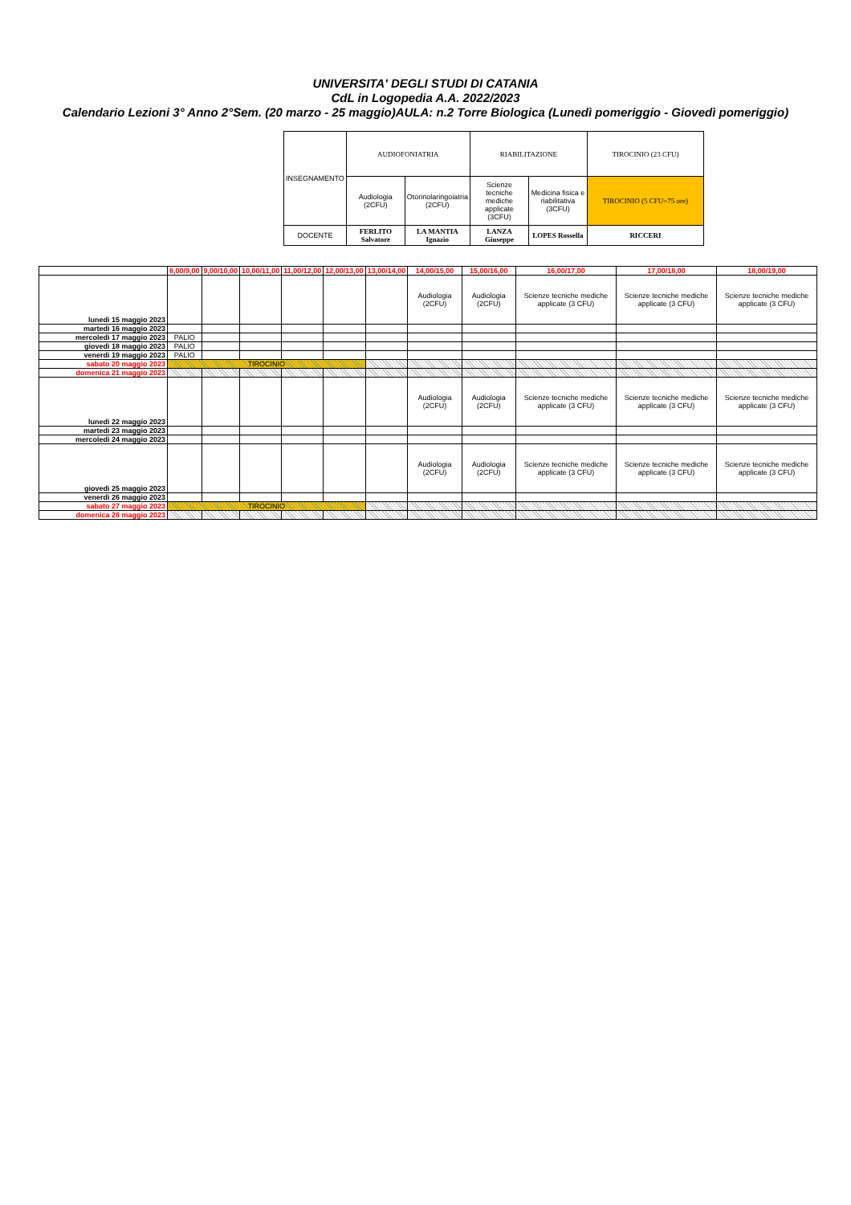UNIVERSITA' DEGLI STUDI DI CATANIA
CdL in Logopedia A.A. 2022/2023
Calendario Lezioni 3° Anno 2°Sem. (20 marzo - 25 maggio)AULA: n.2 Torre Biologica (Lunedì pomeriggio - Giovedì pomeriggio)
| INSEGNAMENTO | AUDIOFONIATRIA | | RIABILITAZIONE | | TIROCINIO (23 CFU) |
| | Audiologia (2CFU) | Otorinolaringoiatria (2CFU) | Scienze tecniche mediche applicate (3CFU) | Medicina fisica e riabilitativa (3CFU) | TIROCINIO (5 CFU=75 ore) |
| DOCENTE | FERLITO Salvatore | LA MANTIA Ignazio | LANZA Giuseppe | LOPES Rossella | RICCERI |
| | 8,00/9,00 | 9,00/10,00 | 10,00/11,00 | 11,00/12,00 | 12,00/13,00 | 13,00/14,00 | 14,00/15,00 | 15,00/16,00 | 16,00/17,00 | 17,00/18,00 | 18,00/19,00 |
| --- | --- | --- | --- | --- | --- | --- | --- | --- | --- | --- | --- |
| lunedì 15 maggio 2023 | | | | | | | Audiologia (2CFU) | Audiologia (2CFU) | Scienze tecniche mediche applicate (3 CFU) | Scienze tecniche mediche applicate (3 CFU) | Scienze tecniche mediche applicate (3 CFU) |
| martedì 16 maggio 2023 | | | | | | | | | | | |
| mercoledì 17 maggio 2023 | PALIO | | | | | | | | | | |
| giovedì 18 maggio 2023 | PALIO | | | | | | | | | | |
| venerdì 19 maggio 2023 | PALIO | | | | | | | | | | |
| sabato 20 maggio 2023 | TIROCINIO | | | | | | | | | | |
| domenica 21 maggio 2023 | | | | | | | | | | | |
| lunedì 22 maggio 2023 | | | | | | | Audiologia (2CFU) | Audiologia (2CFU) | Scienze tecniche mediche applicate (3 CFU) | Scienze tecniche mediche applicate (3 CFU) | Scienze tecniche mediche applicate (3 CFU) |
| martedì 23 maggio 2023 | | | | | | | | | | | |
| mercoledì 24 maggio 2023 | | | | | | | | | | | |
| giovedì 25 maggio 2023 | | | | | | | Audiologia (2CFU) | Audiologia (2CFU) | Scienze tecniche mediche applicate (3 CFU) | Scienze tecniche mediche applicate (3 CFU) | Scienze tecniche mediche applicate (3 CFU) |
| venerdì 26 maggio 2023 | | | | | | | | | | | |
| sabato 27 maggio 2023 | TIROCINIO | | | | | | | | | | |
| domenica 28 maggio 2023 | | | | | | | | | | | |